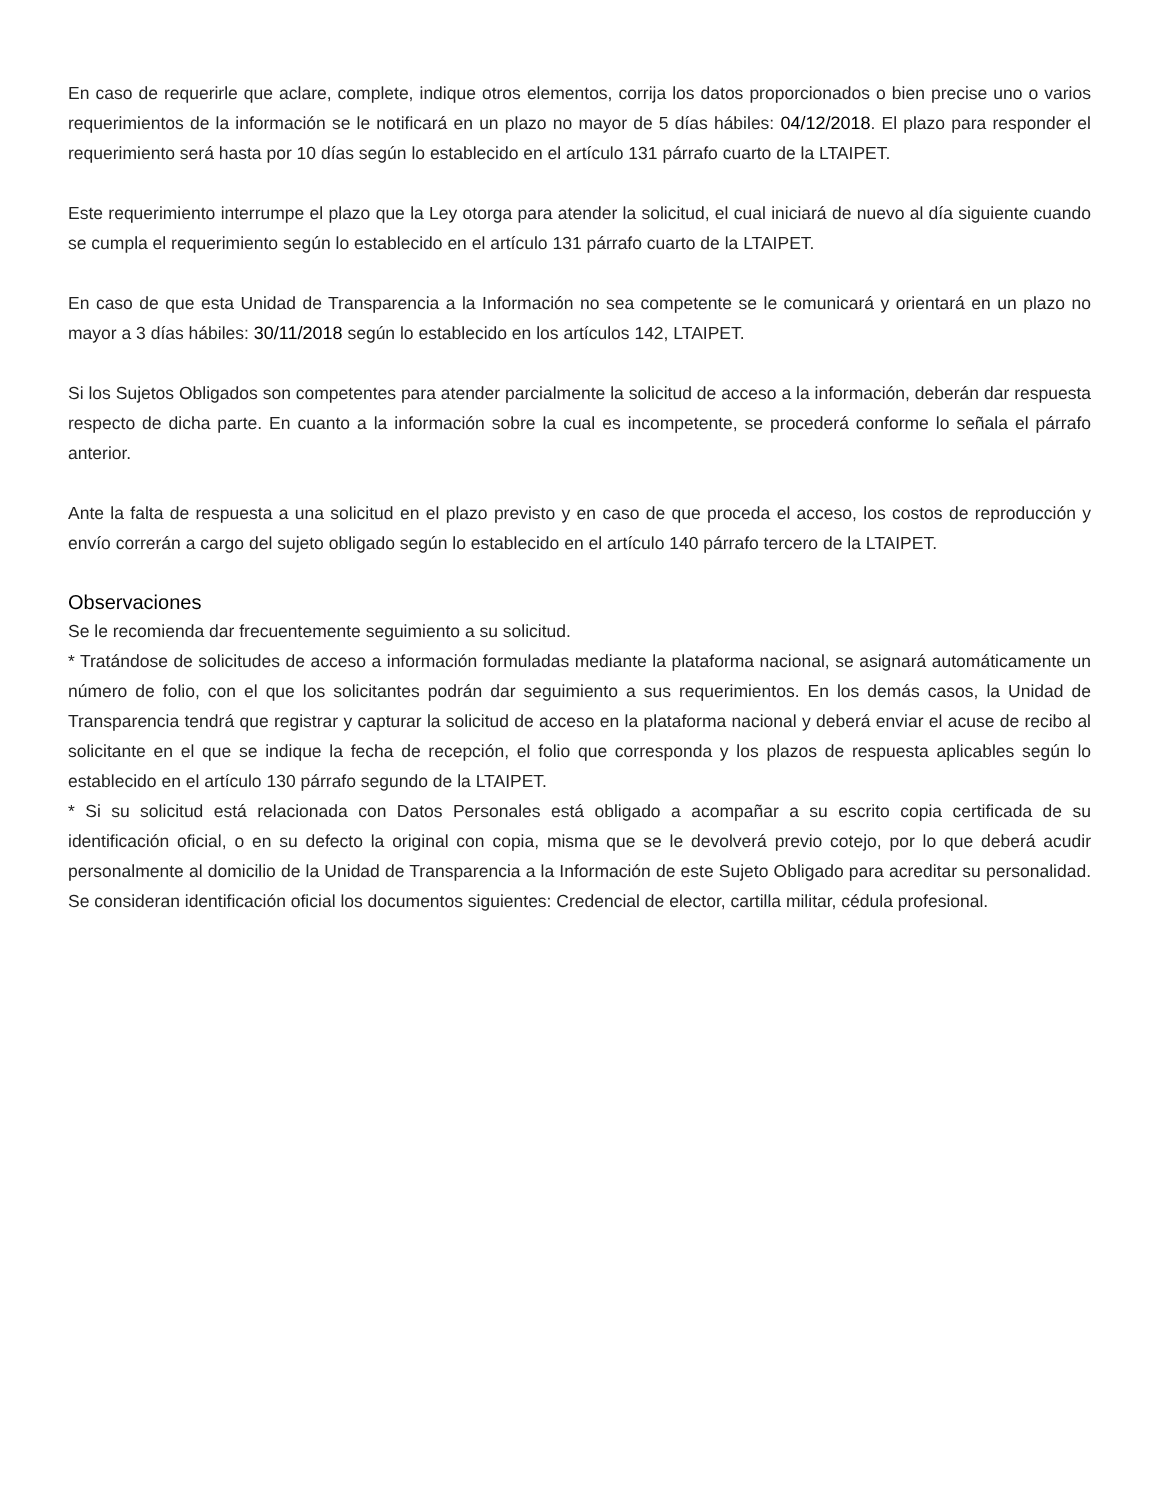En caso de requerirle que aclare, complete, indique otros elementos, corrija los datos proporcionados o bien precise uno o varios requerimientos de la información se le notificará en un plazo no mayor de 5 días hábiles: 04/12/2018. El plazo para responder el requerimiento será hasta por 10 días según lo establecido en el artículo 131 párrafo cuarto de la LTAIPET.
Este requerimiento interrumpe el plazo que la Ley otorga para atender la solicitud, el cual iniciará de nuevo al día siguiente cuando se cumpla el requerimiento según lo establecido en el artículo 131 párrafo cuarto de la LTAIPET.
En caso de que esta Unidad de Transparencia a la Información no sea competente se le comunicará y orientará en un plazo no mayor a 3 días hábiles: 30/11/2018 según lo establecido en los artículos 142, LTAIPET.
Si los Sujetos Obligados son competentes para atender parcialmente la solicitud de acceso a la información, deberán dar respuesta respecto de dicha parte. En cuanto a la información sobre la cual es incompetente, se procederá conforme lo señala el párrafo anterior.
Ante la falta de respuesta a una solicitud en el plazo previsto y en caso de que proceda el acceso, los costos de reproducción y envío correrán a cargo del sujeto obligado según lo establecido en el artículo 140 párrafo tercero de la LTAIPET.
Observaciones
Se le recomienda dar frecuentemente seguimiento a su solicitud.
* Tratándose de solicitudes de acceso a información formuladas mediante la plataforma nacional, se asignará automáticamente un número de folio, con el que los solicitantes podrán dar seguimiento a sus requerimientos. En los demás casos, la Unidad de Transparencia tendrá que registrar y capturar la solicitud de acceso en la plataforma nacional y deberá enviar el acuse de recibo al solicitante en el que se indique la fecha de recepción, el folio que corresponda y los plazos de respuesta aplicables según lo establecido en el artículo 130 párrafo segundo de la LTAIPET.
* Si su solicitud está relacionada con Datos Personales está obligado a acompañar a su escrito copia certificada de su identificación oficial, o en su defecto la original con copia, misma que se le devolverá previo cotejo, por lo que deberá acudir personalmente al domicilio de la Unidad de Transparencia a la Información de este Sujeto Obligado para acreditar su personalidad. Se consideran identificación oficial los documentos siguientes: Credencial de elector, cartilla militar, cédula profesional.